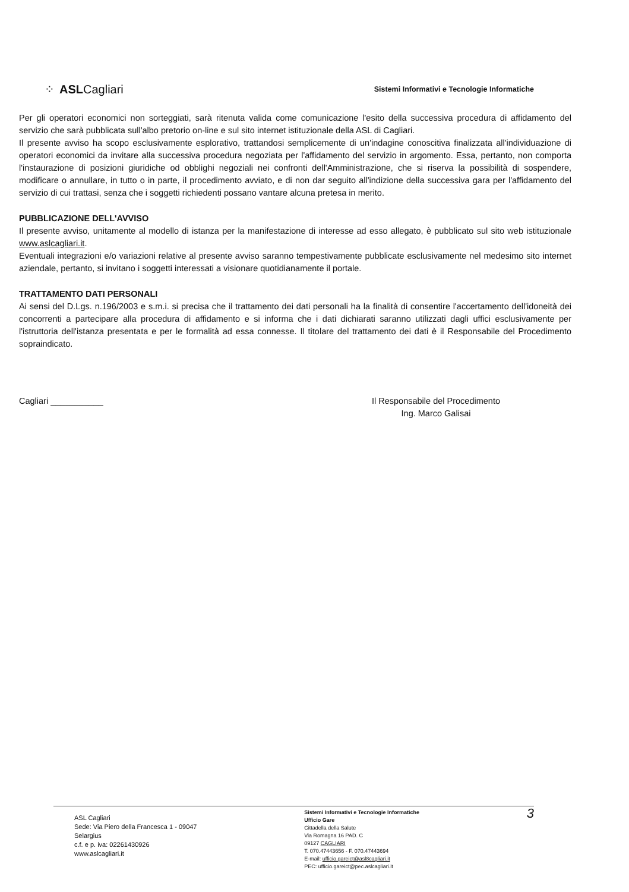⁘ ASLCagliari
Sistemi Informativi e Tecnologie Informatiche
Per gli operatori economici non sorteggiati, sarà ritenuta valida come comunicazione l'esito della successiva procedura di affidamento del servizio che sarà pubblicata sull'albo pretorio on-line e sul sito internet istituzionale della ASL di Cagliari.
Il presente avviso ha scopo esclusivamente esplorativo, trattandosi semplicemente di un'indagine conoscitiva finalizzata all'individuazione di operatori economici da invitare alla successiva procedura negoziata per l'affidamento del servizio in argomento. Essa, pertanto, non comporta l'instaurazione di posizioni giuridiche od obblighi negoziali nei confronti dell'Amministrazione, che si riserva la possibilità di sospendere, modificare o annullare, in tutto o in parte, il procedimento avviato, e di non dar seguito all'indizione della successiva gara per l'affidamento del servizio di cui trattasi, senza che i soggetti richiedenti possano vantare alcuna pretesa in merito.
PUBBLICAZIONE DELL'AVVISO
Il presente avviso, unitamente al modello di istanza per la manifestazione di interesse ad esso allegato, è pubblicato sul sito web istituzionale www.aslcagliari.it.
Eventuali integrazioni e/o variazioni relative al presente avviso saranno tempestivamente pubblicate esclusivamente nel medesimo sito internet aziendale, pertanto, si invitano i soggetti interessati a visionare quotidianamente il portale.
TRATTAMENTO DATI PERSONALI
Ai sensi del D.Lgs. n.196/2003 e s.m.i. si precisa che il trattamento dei dati personali ha la finalità di consentire l'accertamento dell'idoneità dei concorrenti a partecipare alla procedura di affidamento e si informa che i dati dichiarati saranno utilizzati dagli uffici esclusivamente per l'istruttoria dell'istanza presentata e per le formalità ad essa connesse. Il titolare del trattamento dei dati è il Responsabile del Procedimento sopraindicato.
Cagliari ___________ Il Responsabile del Procedimento
Ing. Marco Galisai
ASL Cagliari
Sede: Via Piero della Francesca 1 - 09047
Selargius
c.f. e p. iva: 02261430926
www.aslcagliari.it
Sistemi Informativi e Tecnologie Informatiche
Ufficio Gare
Cittadella della Salute
Via Romagna 16 PAD. C
09127 CAGLIARI
T. 070.47443656 - F. 070.47443694
E-mail: ufficio.gareict@asl8cagliari.it
PEC: ufficio.gareict@pec.aslcagliari.it
3